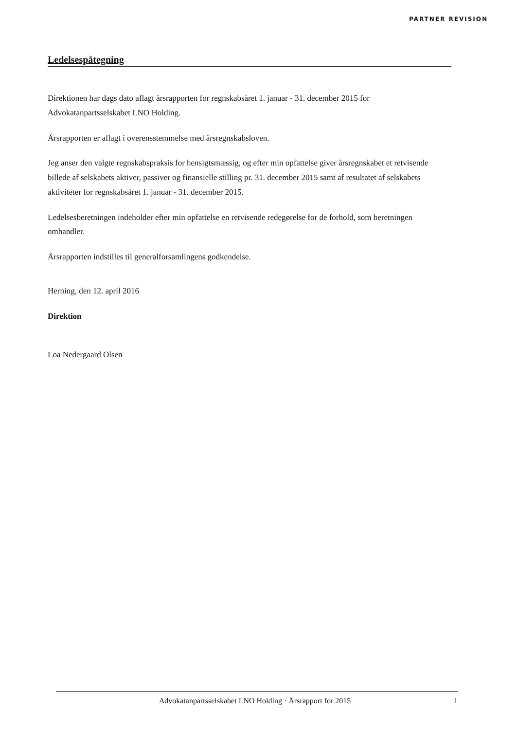PARTNER REVISION
Ledelsespåtegning
Direktionen har dags dato aflagt årsrapporten for regnskabsåret 1. januar - 31. december 2015 for Advokatanpartsselskabet LNO Holding.
Årsrapporten er aflagt i overensstemmelse med årsregnskabsloven.
Jeg anser den valgte regnskabspraksis for hensigtsmæssig, og efter min opfattelse giver årsregnskabet et retvisende billede af selskabets aktiver, passiver og finansielle stilling pr. 31. december 2015 samt af resultatet af selskabets aktiviteter for regnskabsåret 1. januar - 31. december 2015.
Ledelsesberetningen indeholder efter min opfattelse en retvisende redegørelse for de forhold, som beretningen omhandler.
Årsrapporten indstilles til generalforsamlingens godkendelse.
Herning, den 12. april 2016
Direktion
Loa Nedergaard Olsen
Advokatanpartsselskabet LNO Holding · Årsrapport for 2015 1